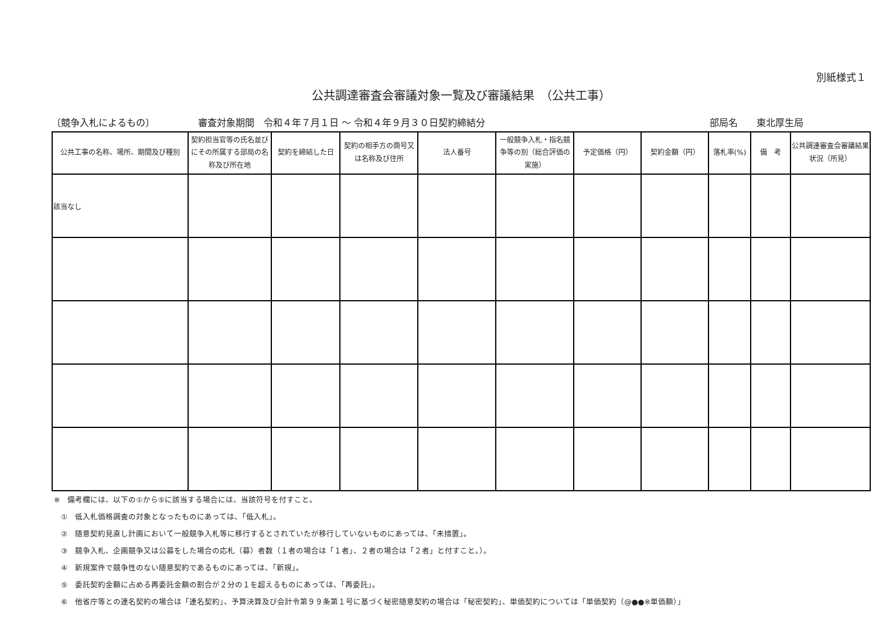別紙様式１
公共調達審査会審議対象一覧及び審議結果　（公共工事）
〔競争入札によるもの〕 審査対象期間　令和４年７月１日 ～ 令和４年９月３０日契約締結分 部局名　　東北厚生局
| 公共工事の名称、場所、期間及び種別 | 契約担当官等の氏名並びにその所属する部局の名称及び所在地 | 契約を締結した日 | 契約の相手方の商号又は名称及び住所 | 法人番号 | 一般競争入札・指名競争等の別（総合評価の実施） | 予定価格（円） | 契約金額（円） | 落札率(%) | 備 考 | 公共調達審査会審議結果状況（所見） |
| --- | --- | --- | --- | --- | --- | --- | --- | --- | --- | --- |
| 該当なし | | | | | | | | | | |
※　備考欄には、以下の①から⑤に該当する場合には、当該符号を付すこと。
①　低入札価格調査の対象となったものにあっては、「低入札」。
②　随意契約見直し計画において一般競争入札等に移行するとされていたが移行していないものにあっては、「未措置」。
③　競争入札、企画競争又は公募をした場合の応札（募）者数（１者の場合は「１者」、２者の場合は「２者」と付すこと。）。
④　新規案件で競争性のない随意契約であるものにあっては、「新規」。
⑤　委託契約金額に占める再委託金額の割合が２分の１を超えるものにあっては、「再委託」。
⑥　他省庁等との連名契約の場合は「連名契約」、予算決算及び会計令第９９条第１号に基づく秘密随意契約の場合は「秘密契約」、単価契約については「単価契約（@●●※単価額）」